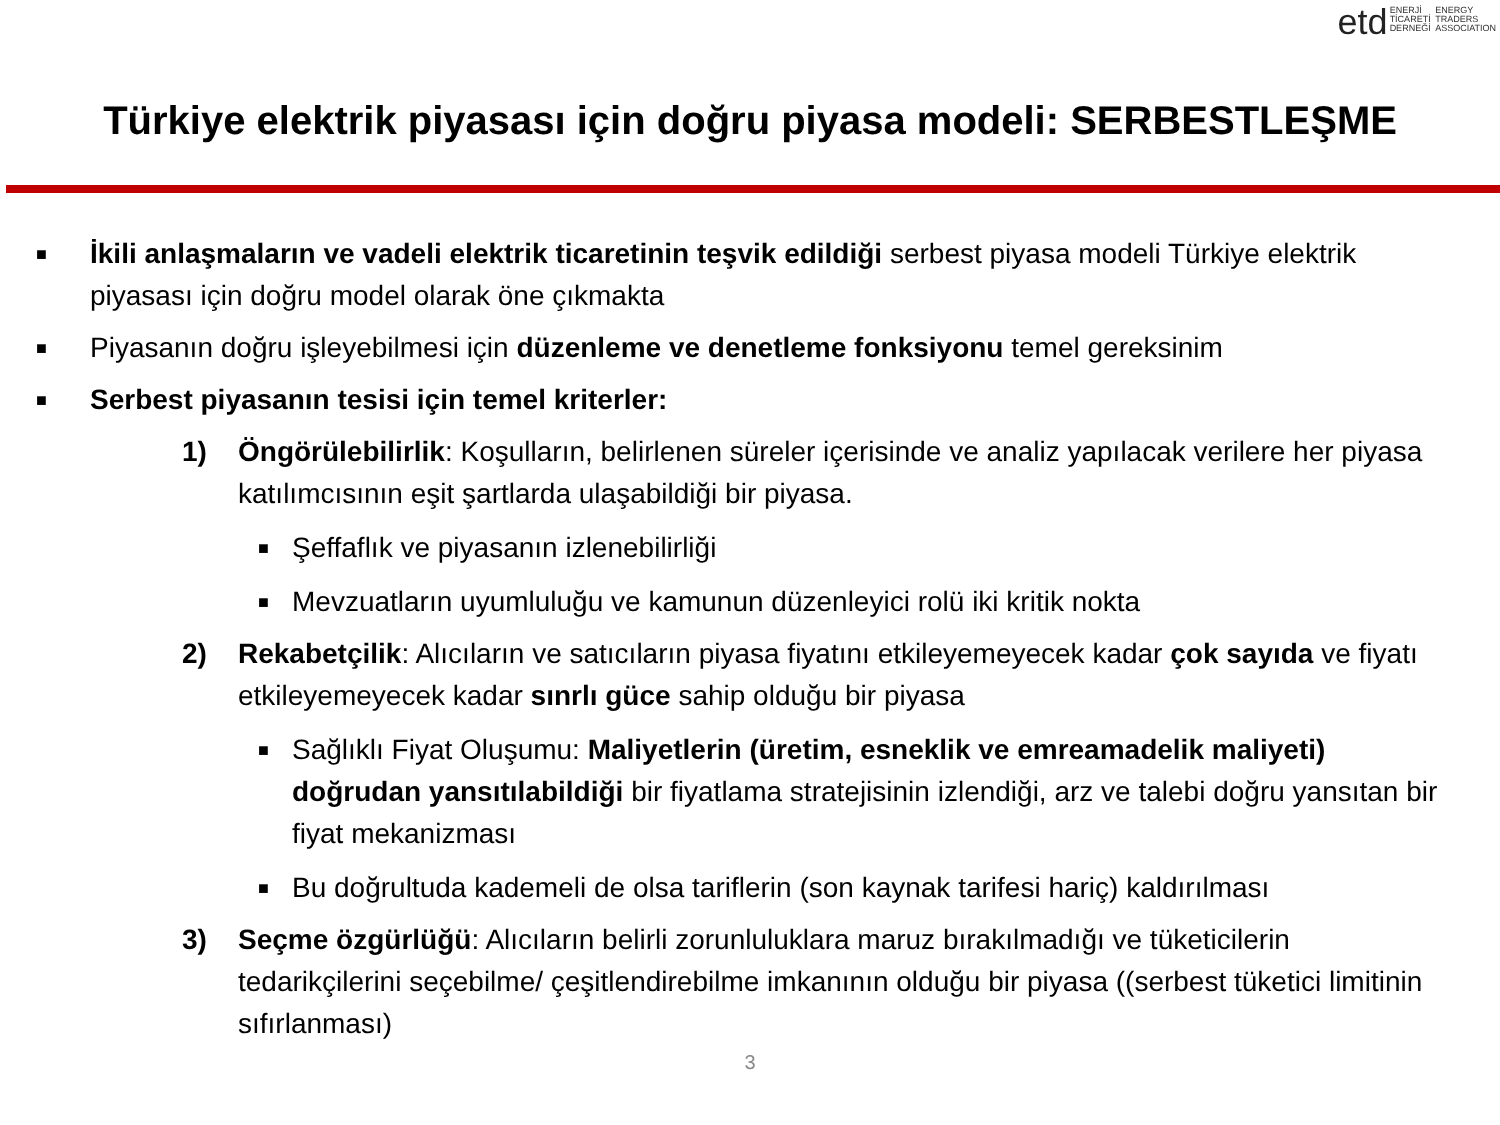etd ENERJİ
TİCARETİ
DERNEĞİ ENERGY
TRADERS
ASSOCIATION
Türkiye elektrik piyasası için doğru piyasa modeli: SERBESTLEŞME
■
İkili anlaşmaların ve vadeli elektrik ticaretinin teşvik edildiği serbest piyasa modeli Türkiye elektrik piyasası için doğru model olarak öne çıkmakta
■
Piyasanın doğru işleyebilmesi için düzenleme ve denetleme fonksiyonu temel gereksinim
■
Serbest piyasanın tesisi için temel kriterler:
1) Öngörülebilirlik: Koşulların, belirlenen süreler içerisinde ve analiz yapılacak verilere her piyasa katılımcısının eşit şartlarda ulaşabildiği bir piyasa.
■
Şeffaflık ve piyasanın izlenebilirliği
■
Mevzuatların uyumluluğu ve kamunun düzenleyici rolü iki kritik nokta
2) Rekabetçilik: Alıcıların ve satıcıların piyasa fiyatını etkileyemeyecek kadar çok sayıda ve fiyatı etkileyemeyecek kadar sınrlı güce sahip olduğu bir piyasa
■
Sağlıklı Fiyat Oluşumu: Maliyetlerin (üretim, esneklik ve emreamadelik maliyeti) doğrudan yansıtılabildiği bir fiyatlama stratejisinin izlendiği, arz ve talebi doğru yansıtan bir fiyat mekanizması
■
Bu doğrultuda kademeli de olsa tariflerin (son kaynak tarifesi hariç) kaldırılması
3) Seçme özgürlüğü: Alıcıların belirli zorunluluklara maruz bırakılmadığı ve tüketicilerin tedarikçilerini seçebilme/ çeşitlendirebilme imkanının olduğu bir piyasa ((serbest tüketici limitinin sıfırlanması)
3